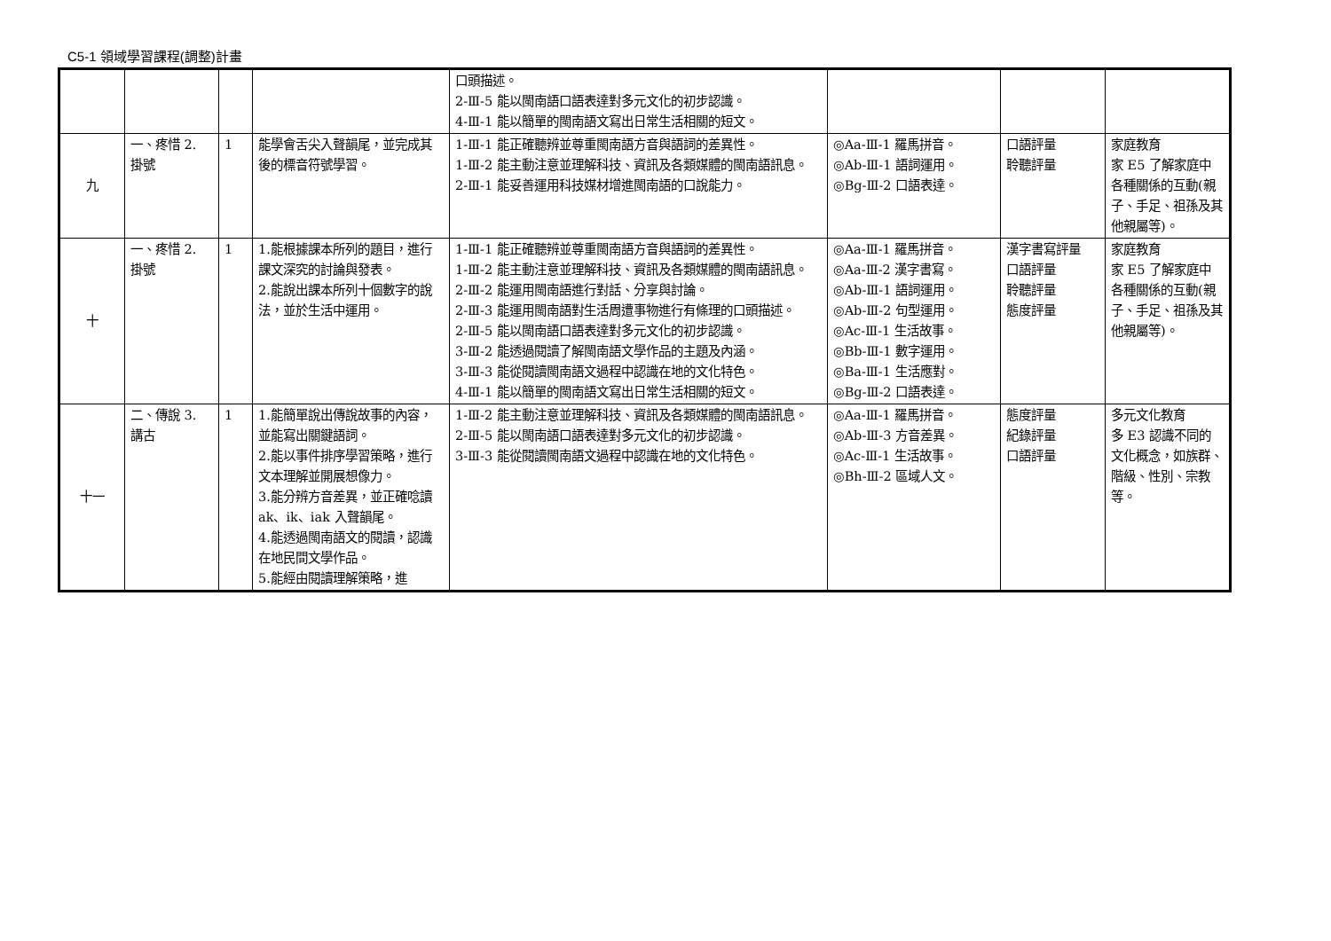C5-1 領域學習課程(調整)計畫
| | | | | 口頭描述。 2-Ⅲ-5 能以閩南語口語表達對多元文化的初步認識。 4-Ⅲ-1 能以簡單的閩南語文寫出日常生活相關的短文。 | | | |
| 九 | 一、疼惜 2. 掛號 | 1 | 能學會舌尖入聲韻尾，並完成其後的標音符號學習。 | 1-Ⅲ-1 能正確聽辨並尊重閩南語方音與語詞的差異性。 1-Ⅲ-2 能主動注意並理解科技、資訊及各類媒體的閩南語訊息。 2-Ⅲ-1 能妥善運用科技媒材增進閩南語的口說能力。 | ◎Aa-Ⅲ-1 羅馬拼音。 ◎Ab-Ⅲ-1 語詞運用。 ◎Bg-Ⅲ-2 口語表達。 | 口語評量 聆聽評量 | 家庭教育 家 E5 了解家庭中各種關係的互動(親子、手足、祖孫及其他親屬等)。 |
| 十 | 一、疼惜 2. 掛號 | 1 | 1.能根據課本所列的題目，進行課文深究的討論與發表。 2.能說出課本所列十個數字的說法，並於生活中運用。 | 1-Ⅲ-1 能正確聽辨並尊重閩南語方音與語詞的差異性。 1-Ⅲ-2 能主動注意並理解科技、資訊及各類媒體的閩南語訊息。 2-Ⅲ-2 能運用閩南語進行對話、分享與討論。 2-Ⅲ-3 能運用閩南語對生活周遭事物進行有條理的口頭描述。 2-Ⅲ-5 能以閩南語口語表達對多元文化的初步認識。 3-Ⅲ-2 能透過閱讀了解閩南語文學作品的主題及內涵。 3-Ⅲ-3 能從閱讀閩南語文過程中認識在地的文化特色。 4-Ⅲ-1 能以簡單的閩南語文寫出日常生活相關的短文。 | ◎Aa-Ⅲ-1 羅馬拼音。 ◎Aa-Ⅲ-2 漢字書寫。 ◎Ab-Ⅲ-1 語詞運用。 ◎Ab-Ⅲ-2 句型運用。 ◎Ac-Ⅲ-1 生活故事。 ◎Bb-Ⅲ-1 數字運用。 ◎Ba-Ⅲ-1 生活應對。 ◎Bg-Ⅲ-2 口語表達。 | 漢字書寫評量 口語評量 聆聽評量 態度評量 | 家庭教育 家 E5 了解家庭中各種關係的互動(親子、手足、祖孫及其他親屬等)。 |
| 十一 | 二、傳說 3. 講古 | 1 | 1.能簡單說出傳說故事的內容，並能寫出關鍵語詞。 2.能以事件排序學習策略，進行文本理解並開展想像力。 3.能分辨方音差異，並正確唸讀 ak、ik、iak 入聲韻尾。 4.能透過閩南語文的閱讀，認識在地民間文學作品。 5.能經由閱讀理解策略，進 | 1-Ⅲ-2 能主動注意並理解科技、資訊及各類媒體的閩南語訊息。 2-Ⅲ-5 能以閩南語口語表達對多元文化的初步認識。 3-Ⅲ-3 能從閱讀閩南語文過程中認識在地的文化特色。 | ◎Aa-Ⅲ-1 羅馬拼音。 ◎Ab-Ⅲ-3 方音差異。 ◎Ac-Ⅲ-1 生活故事。 ◎Bh-Ⅲ-2 區域人文。 | 態度評量 紀錄評量 口語評量 | 多元文化教育 多 E3 認識不同的文化概念，如族群、階級、性別、宗教等。 |